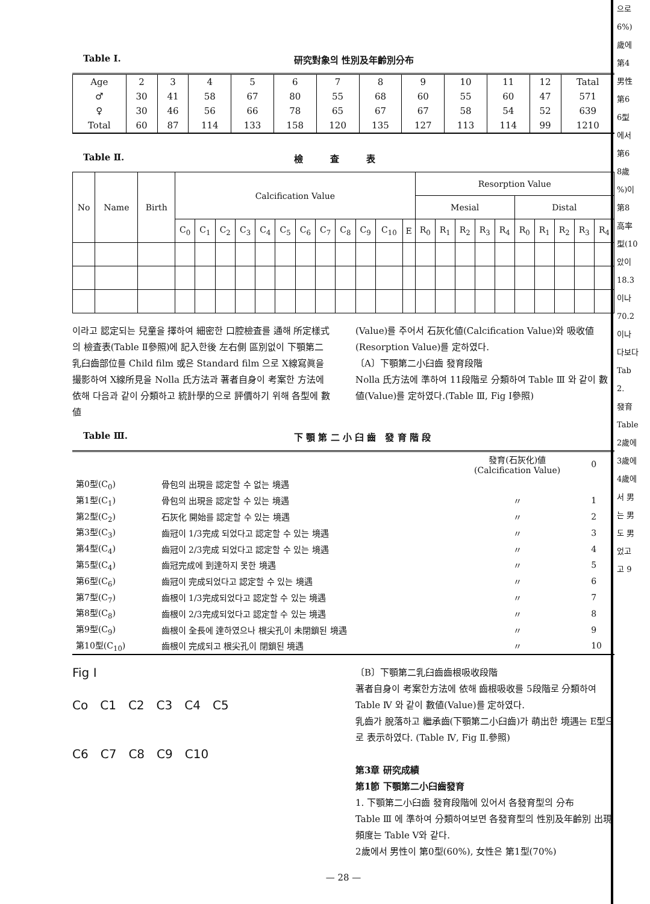Table Ⅰ. 研究對象의 性別及年齡別分布
| Age | 2 | 3 | 4 | 5 | 6 | 7 | 8 | 9 | 10 | 11 | 12 | Tatal |
| ♂ | 30 | 41 | 58 | 67 | 80 | 55 | 68 | 60 | 55 | 60 | 47 | 571 |
| ♀ | 30 | 46 | 56 | 66 | 78 | 65 | 67 | 67 | 58 | 54 | 52 | 639 |
| Total | 60 | 87 | 114 | 133 | 158 | 120 | 135 | 127 | 113 | 114 | 99 | 1210 |
Table Ⅱ. 檢　　　査　　　表
| No | Name | Birth | Calcification Value | | | | | | | | | | | | Resorption Value | | | | | | | | | |
| --- | --- | --- | --- | --- | --- | --- | --- | --- | --- | --- | --- | --- | --- | --- | --- | --- | --- | --- | --- | --- | --- | --- | --- | --- |
| | | | | | | | | | | | | | | | Mesial | | | | | Distal | | | | |
| | | | C<sub>0</sub> | C<sub>1</sub> | C<sub>2</sub> | C<sub>3</sub> | C<sub>4</sub> | C<sub>5</sub> | C<sub>6</sub> | C<sub>7</sub> | C<sub>8</sub> | C<sub>9</sub> | C<sub>10</sub> | E | R<sub>0</sub> | R<sub>1</sub> | R<sub>2</sub> | R<sub>3</sub> | R<sub>4</sub> | R<sub>0</sub> | R<sub>1</sub> | R<sub>2</sub> | R<sub>3</sub> | R<sub>4</sub> |
이라고 認定되는 兒童을 擇하여 細密한 口腔檢査를 通해 所定樣式의 檢査表(Table Ⅱ參照)에 記入한後 左右側 區別없이 下顎第二乳臼齒部位를 Child film 或은 Standard film 으로 X線寫眞을 撮影하여 X線所見을 Nolla 氏方法과 著者自身이 考案한 方法에 依해 다음과 같이 分類하고 統計學的으로 評價하기 위해 各型에 數値
(Value)를 주어서 石灰化値(Calcification Value)와 吸收値(Resorption Value)를 定하였다.
〔A〕下顎第二小臼齒 發育段階
Nolla 氏方法에 準하여 11段階로 分類하여 Table Ⅲ 와 같이 數値(Value)를 定하였다.(Table Ⅲ, Fig Ⅰ參照)
Table Ⅲ. 下 顎 第 二 小 臼 齒　發 育 階 段
| | | 發育(石灰化)値 (Calcification Value) | 0 |
| 第0型(C<sub>0</sub>) | 骨包의 出現을 認定할 수 없는 境遇 | | |
| 第1型(C<sub>1</sub>) | 骨包의 出現을 認定할 수 있는 境遇 | 〃 | 1 |
| 第2型(C<sub>2</sub>) | 石灰化 開始를 認定할 수 있는 境遇 | 〃 | 2 |
| 第3型(C<sub>3</sub>) | 齒冠이 1/3完成 되었다고 認定할 수 있는 境遇 | 〃 | 3 |
| 第4型(C<sub>4</sub>) | 齒冠이 2/3完成 되었다고 認定할 수 있는 境遇 | 〃 | 4 |
| 第5型(C<sub>4</sub>) | 齒冠完成에 到達하지 못한 境遇 | 〃 | 5 |
| 第6型(C<sub>6</sub>) | 齒冠이 完成되었다고 認定할 수 있는 境遇 | 〃 | 6 |
| 第7型(C<sub>7</sub>) | 齒根이 1/3完成되었다고 認定할 수 있는 境遇 | 〃 | 7 |
| 第8型(C<sub>8</sub>) | 齒根이 2/3完成되었다고 認定할 수 있는 境遇 | 〃 | 8 |
| 第9型(C<sub>9</sub>) | 齒根이 全長에 達하였으나 根尖孔이 未閉鎖된 境遇 | 〃 | 9 |
| 第10型(C<sub>10</sub>) | 齒根이 完成되고 根尖孔이 閉鎖된 境遇 | 〃 | 10 |
Fig I
Co　C1　C2　C3　C4　C5
C6　C7　C8　C9　C10
〔B〕下顎第二乳臼齒齒根吸收段階
著者自身이 考案한方法에 依해 齒根吸收를 5段階로 分類하여 Table Ⅳ 와 같이 數値(Value)를 定하였다.
乳齒가 脫落하고 繼承齒(下顎第二小臼齒)가 萌出한 境遇는 E型으로 表示하였다. (Table Ⅳ, Fig Ⅱ.參照)
第3章 研究成績
第1節 下顎第二小臼齒發育
1. 下顎第二小臼齒 發育段階에 있어서 各發育型의 分布
Table Ⅲ 에 準하여 分類하여보면 各發育型의 性別及年齡別 出現頻度는 Table Ⅴ와 같다.
2歲에서 男性이 第0型(60%), 女性은 第1型(70%)
— 28 —
으로
6%)
歲에
第4
男性
第6
6型
에서
第6
8歲
%)이
第8
高率
型(10
았이
18.3
이나
70.2
이나
다보다
Tab
2.
發育
Table
2歲에
3歲에
4歲에
서 男
는 男
도 男
었고
고 9